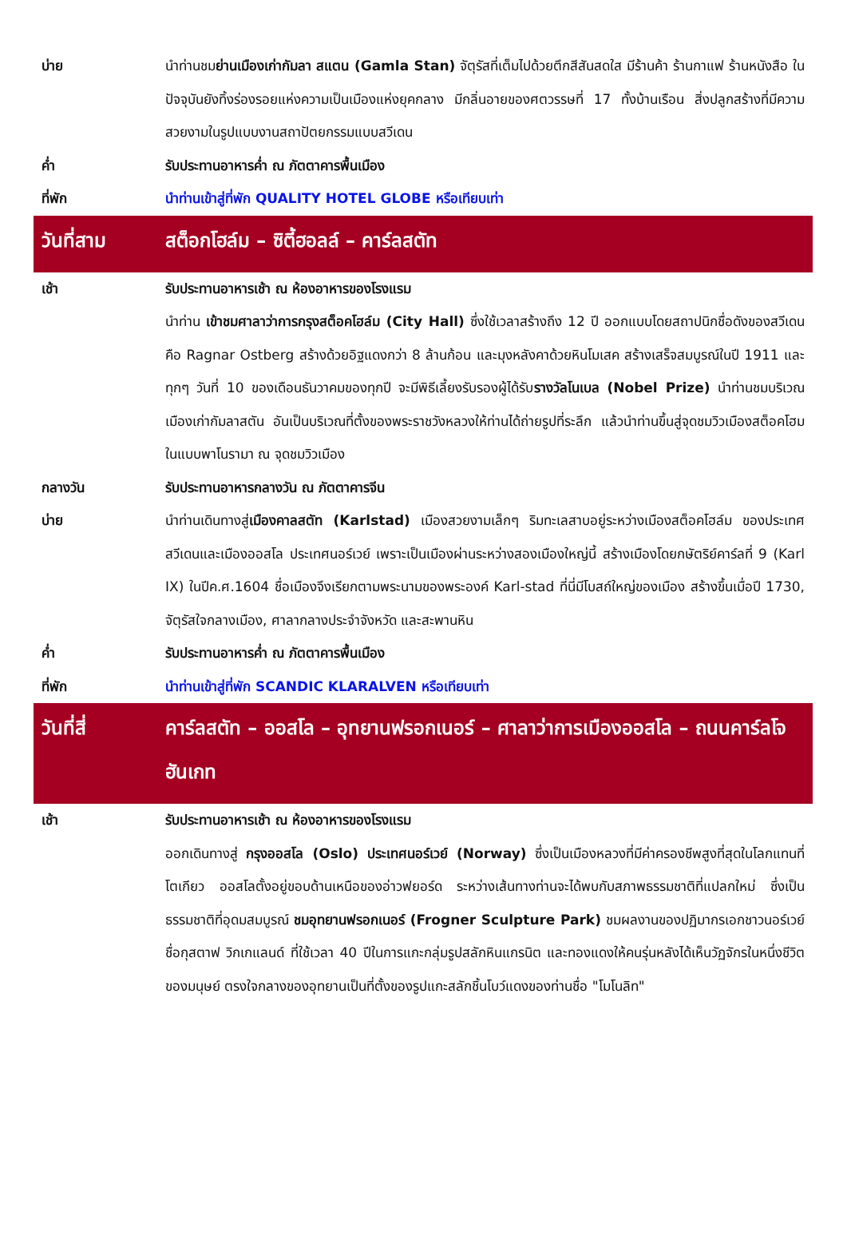| บ่าย | นำท่านชม ย่านเมืองเก่ากัมลา สแตน (Gamla Stan) จัตุรัสที่เต็มไปด้วยตึกสีสันสดใส มีร้านค้า ร้านกาแฟ ร้านหนังสือ ในปัจจุบันยังทิ้งร่องรอยแห่งความเป็นเมืองแห่งยุคกลาง มีกลิ่นอายของศตวรรษที่ 17 ทั้งบ้านเรือน สิ่งปลูกสร้างที่มีความสวยงามในรูปแบบงานสถาปัตยกรรมแบบสวีเดน |
| ค่ำ | รับประทานอาหารค่ำ ณ ภัตตาคารพื้นเมือง |
| ที่พัก | นำท่านเข้าสู่ที่พัก QUALITY HOTEL GLOBE หรือเทียบเท่า |
| วันที่สาม | สต็อกโฮล์ม – ซิตี้ฮอลล์ – คาร์ลสตัท |
| เช้า | รับประทานอาหารเช้า ณ ห้องอาหารของโรงแรม |
| | นำท่าน เข้าชมศาลาว่าการกรุงสต็อคโฮล์ม (City Hall) ซึ่งใช้เวลาสร้างถึง 12 ปี ออกแบบโดยสถาปนิกชื่อดังของสวีเดน คือ Ragnar Ostberg สร้างด้วยอิฐแดงกว่า 8 ล้านก้อน และมุงหลังคาด้วยหินโมเสค สร้างเสร็จสมบูรณ์ในปี 1911 และทุกๆ วันที่ 10 ของเดือนธันวาคมของทุกปี จะมีพิธีเลี้ยงรับรองผู้ได้รับ รางวัลโนเบล (Nobel Prize) นำท่านชมบริเวณเมืองเก่ากัมลาสตัน อันเป็นบริเวณที่ตั้งของพระราชวังหลวงให้ท่านได้ถ่ายรูปที่ระลึก แล้วนำท่านขึ้นสู่จุดชมวิวเมืองสต็อคโฮมในแบบพาโนรามา ณ จุดชมวิวเมือง |
| กลางวัน | รับประทานอาหารกลางวัน ณ ภัตตาคารจีน |
| บ่าย | นำท่านเดินทางสู่ เมืองคาลสตัท (Karlstad) เมืองสวยงามเล็กๆ ริมทะเลสาบอยู่ระหว่างเมืองสต็อคโฮล์ม ของประเทศสวีเดนและเมืองออสโล ประเทศนอร์เวย์ เพราะเป็นเมืองผ่านระหว่างสองเมืองใหญ่นี้ สร้างเมืองโดยกษัตริย์คาร์ลที่ 9 (Karl IX) ในปีค.ศ.1604 ชื่อเมืองจึงเรียกตามพระนามของพระองค์ Karl-stad ที่นี่มีโบสถ์ใหญ่ของเมือง สร้างขึ้นเมื่อปี 1730, จัตุรัสใจกลางเมือง, ศาลากลางประจำจังหวัด และสะพานหิน |
| ค่ำ | รับประทานอาหารค่ำ ณ ภัตตาคารพื้นเมือง |
| ที่พัก | นำท่านเข้าสู่ที่พัก SCANDIC KLARALVEN หรือเทียบเท่า |
| วันที่สี่ | คาร์ลสตัท – ออสโล – อุทยานฟรอกเนอร์ – ศาลาว่าการเมืองออสโล – ถนนคาร์ลโจฮันเกท |
| เช้า | รับประทานอาหารเช้า ณ ห้องอาหารของโรงแรม |
| | ออกเดินทางสู่ กรุงออสโล (Oslo) ประเทศนอร์เวย์ (Norway) ซึ่งเป็นเมืองหลวงที่มีค่าครองชีพสูงที่สุดในโลกแทนที่โตเกียว ออสโลตั้งอยู่ขอบด้านเหนือของอ่าวฟยอร์ด ระหว่างเส้นทางท่านจะได้พบกับสภาพธรรมชาติที่แปลกใหม่ ซึ่งเป็นธรรมชาติที่อุดมสมบูรณ์ ชมอุทยานฟรอกเนอร์ (Frogner Sculpture Park) ชมผลงานของปฏิมากรเอกชาวนอร์เวย์ชื่อกุสตาฟ วิกเกแลนด์ ที่ใช้เวลา 40 ปีในการแกะกลุ่มรูปสลักหินแกรนิต และทองแดงให้คนรุ่นหลังได้เห็นวัฏจักรในหนึ่งชีวิตของมนุษย์ ตรงใจกลางของอุทยานเป็นที่ตั้งของรูปแกะสลักชิ้นโบว์แดงของท่านชื่อ "โมโนลิท" |